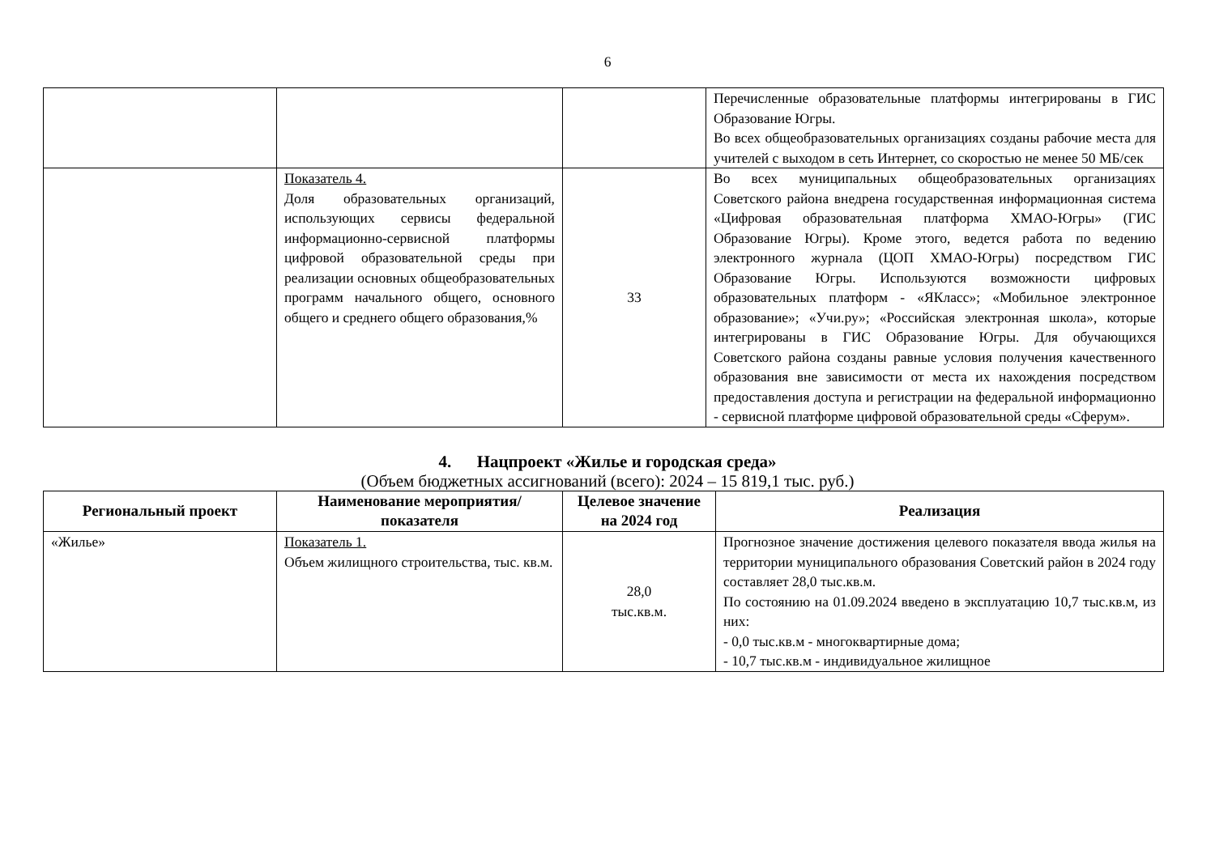6
| | | | Перечисленные образовательные платформы интегрированы в ГИС Образование Югры. Во всех общеобразовательных организациях созданы рабочие места для учителей с выходом в сеть Интернет, со скоростью не менее 50 МБ/сек |
| | Показатель 4. Доля образовательных организаций, использующих сервисы федеральной информационно-сервисной платформы цифровой образовательной среды при реализации основных общеобразовательных программ начального общего, основного общего и среднего общего образования,% | 33 | Во всех муниципальных общеобразовательных организациях Советского района внедрена государственная информационная система «Цифровая образовательная платформа ХМАО-Югры» (ГИС Образование Югры). Кроме этого, ведется работа по ведению электронного журнала (ЦОП ХМАО-Югры) посредством ГИС Образование Югры. Используются возможности цифровых образовательных платформ - «ЯКласс»; «Мобильное электронное образование»; «Учи.ру»; «Российская электронная школа», которые интегрированы в ГИС Образование Югры. Для обучающихся Советского района созданы равные условия получения качественного образования вне зависимости от места их нахождения посредством предоставления доступа и регистрации на федеральной информационно - сервисной платформе цифровой образовательной среды «Сферум». |
4. Нацпроект «Жилье и городская среда»
(Объем бюджетных ассигнований (всего): 2024 – 15 819,1 тыс. руб.)
| Региональный проект | Наименование мероприятия/показателя | Целевое значение на 2024 год | Реализация |
| --- | --- | --- | --- |
| «Жилье» | Показатель 1. Объем жилищного строительства, тыс. кв.м. | 28,0 тыс.кв.м. | Прогнозное значение достижения целевого показателя ввода жилья на территории муниципального образования Советский район в 2024 году составляет 28,0 тыс.кв.м. По состоянию на 01.09.2024 введено в эксплуатацию 10,7 тыс.кв.м, из них: - 0,0 тыс.кв.м - многоквартирные дома; - 10,7 тыс.кв.м - индивидуальное жилищное |